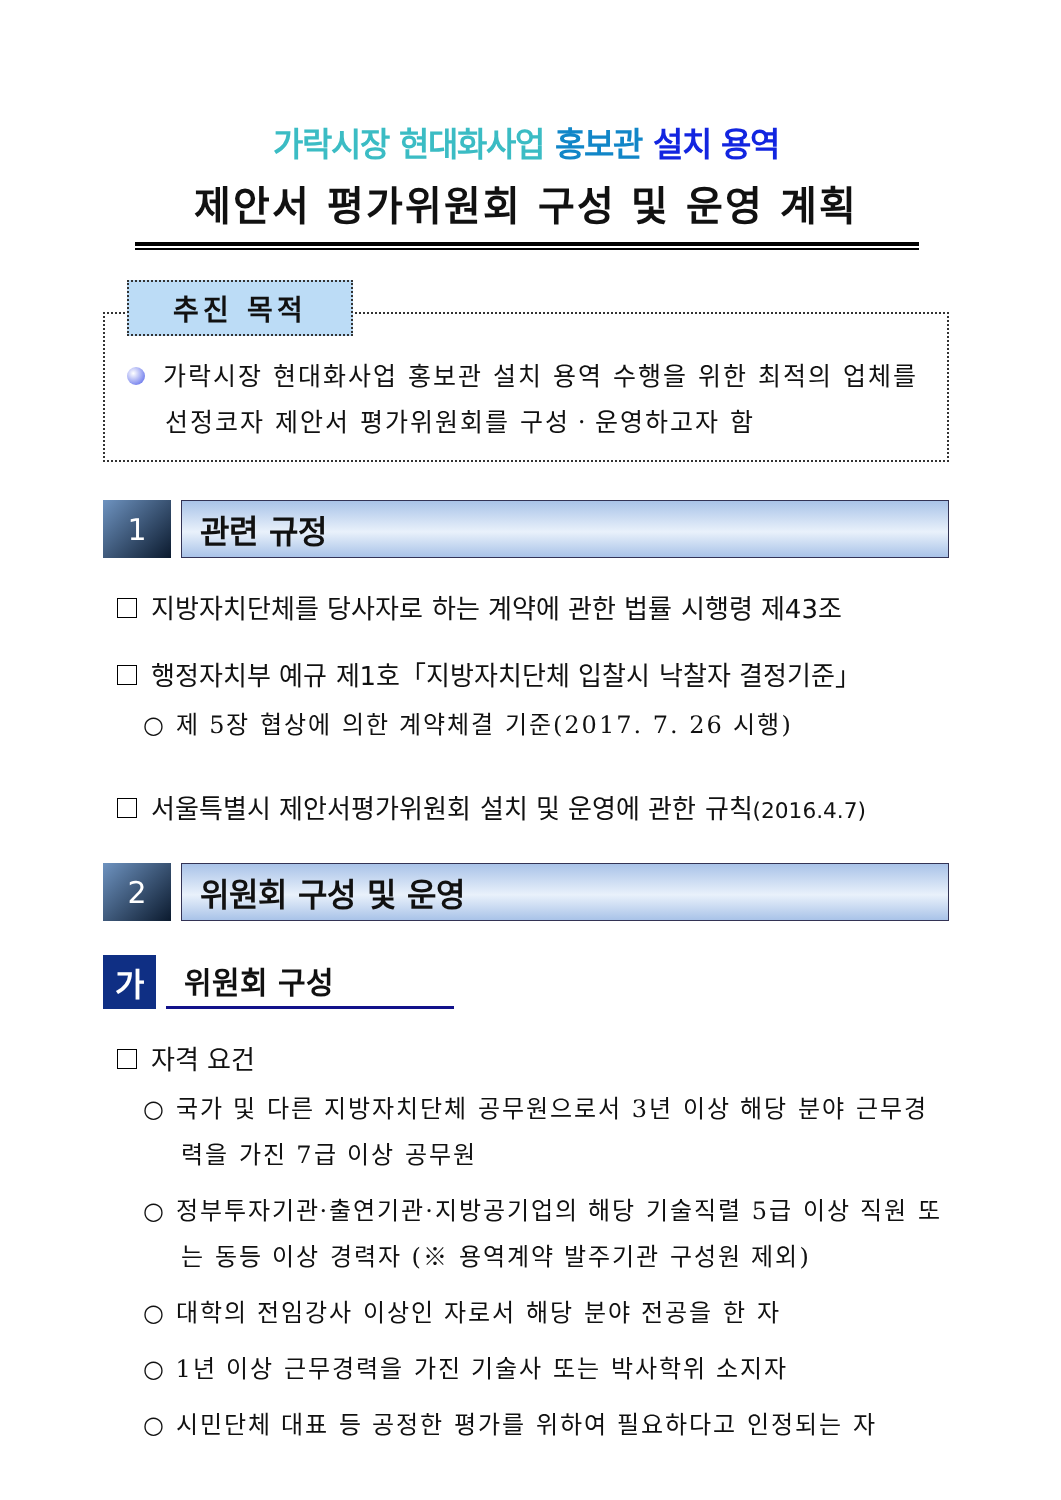가락시장 현대화사업 홍보관 설치 용역
제안서 평가위원회 구성 및 운영 계획
추진 목적
가락시장 현대화사업 홍보관 설치 용역 수행을 위한 최적의 업체를 선정코자 제안서 평가위원회를 구성ㆍ운영하고자 함
1 관련 규정
지방자치단체를 당사자로 하는 계약에 관한 법률 시행령 제43조
행정자치부 예규 제1호「지방자치단체 입찰시 낙찰자 결정기준」
○ 제 5장 협상에 의한 계약체결 기준(2017. 7. 26 시행)
서울특별시 제안서평가위원회 설치 및 운영에 관한 규칙(2016.4.7)
2 위원회 구성 및 운영
가
위원회 구성
자격 요건
○ 국가 및 다른 지방자치단체 공무원으로서 3년 이상 해당 분야 근무경력을 가진 7급 이상 공무원
○ 정부투자기관·출연기관·지방공기업의 해당 기술직렬 5급 이상 직원 또는 동등 이상 경력자 (※ 용역계약 발주기관 구성원 제외)
○ 대학의 전임강사 이상인 자로서 해당 분야 전공을 한 자
○ 1년 이상 근무경력을 가진 기술사 또는 박사학위 소지자
○ 시민단체 대표 등 공정한 평가를 위하여 필요하다고 인정되는 자